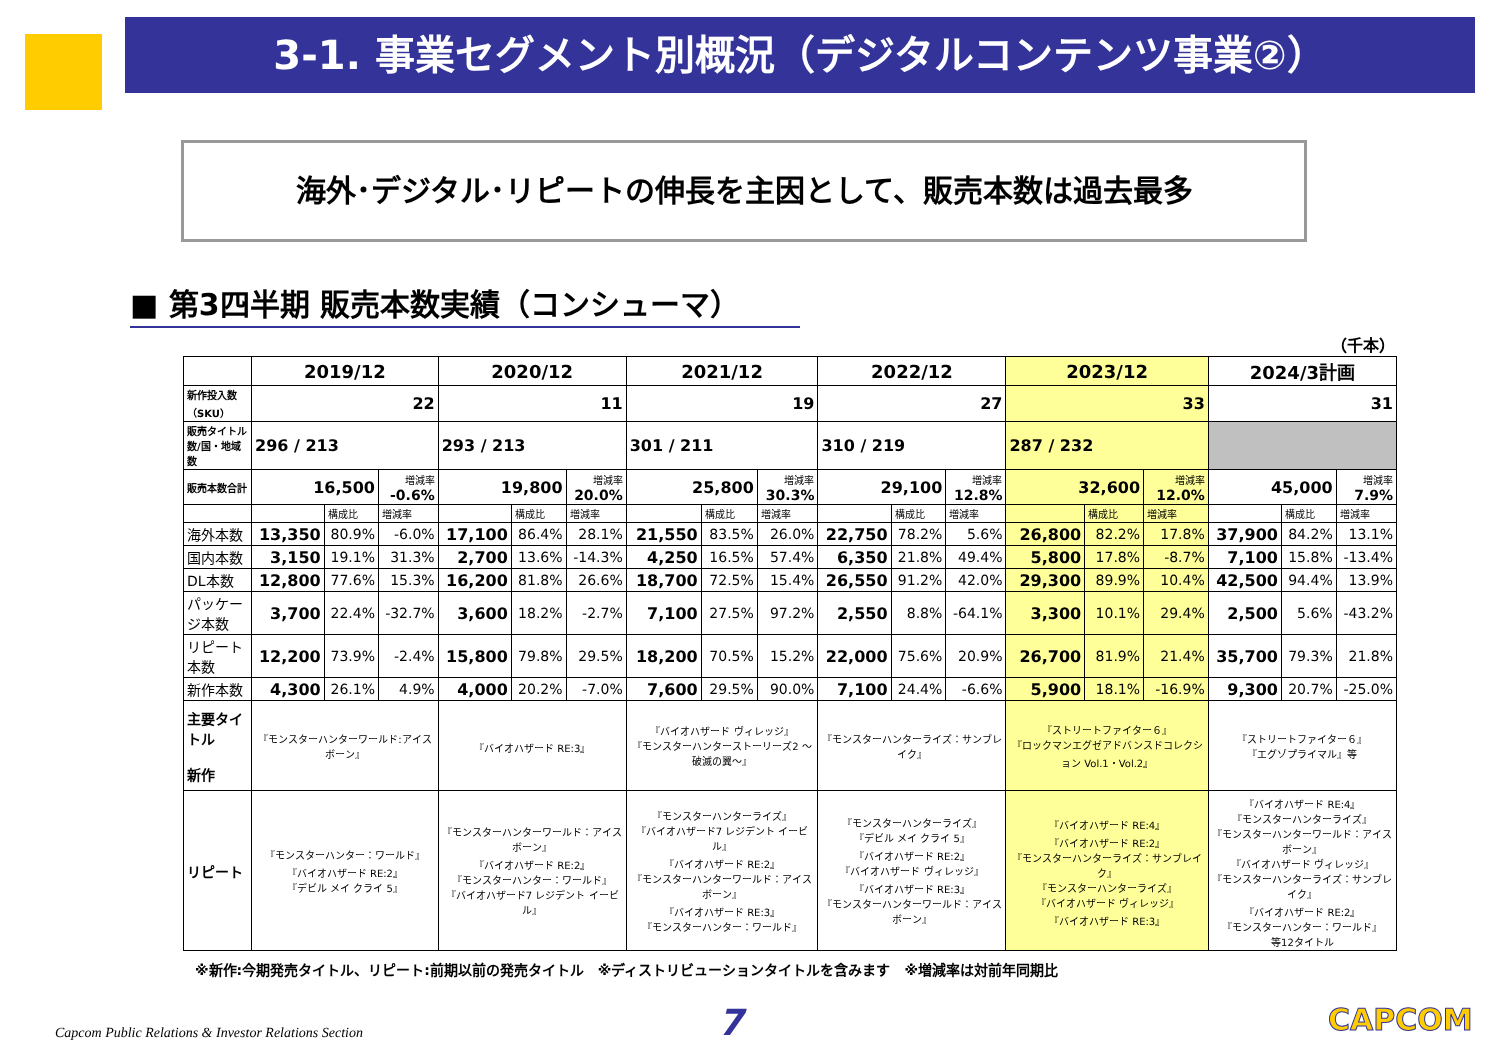3-1. 事業セグメント別概況（デジタルコンテンツ事業②）
海外･デジタル･リピートの伸長を主因として、販売本数は過去最多
■ 第3四半期 販売本数実績（コンシューマ）
（千本）
| | 2019/12 | | | 2020/12 | | | 2021/12 | | | 2022/12 | | | 2023/12 | | | 2024/3計画 | | |
| --- | --- | --- | --- | --- | --- | --- | --- | --- | --- | --- | --- | --- | --- | --- | --- | --- | --- | --- |
| 新作投入数（SKU） | 22 | | | 11 | | | 19 | | | 27 | | | 33 | | | 31 | | |
| 販売タイトル数/国・地域数 | 296 / 213 | | | 293 / 213 | | | 301 / 211 | | | 310 / 219 | | | 287 / 232 | | | | | |
| 販売本数合計 | 16,500 | | 増減率 -0.6% | 19,800 | | 増減率 20.0% | 25,800 | | 増減率 30.3% | 29,100 | | 増減率 12.8% | 32,600 | | 増減率 12.0% | 45,000 | | 増減率 7.9% |
| | | 構成比 | 増減率 | | 構成比 | 増減率 | | 構成比 | 増減率 | | 構成比 | 増減率 | | 構成比 | 増減率 | | 構成比 | 増減率 |
| 海外本数 | 13,350 | 80.9% | -6.0% | 17,100 | 86.4% | 28.1% | 21,550 | 83.5% | 26.0% | 22,750 | 78.2% | 5.6% | 26,800 | 82.2% | 17.8% | 37,900 | 84.2% | 13.1% |
| 国内本数 | 3,150 | 19.1% | 31.3% | 2,700 | 13.6% | -14.3% | 4,250 | 16.5% | 57.4% | 6,350 | 21.8% | 49.4% | 5,800 | 17.8% | -8.7% | 7,100 | 15.8% | -13.4% |
| DL本数 | 12,800 | 77.6% | 15.3% | 16,200 | 81.8% | 26.6% | 18,700 | 72.5% | 15.4% | 26,550 | 91.2% | 42.0% | 29,300 | 89.9% | 10.4% | 42,500 | 94.4% | 13.9% |
| パッケージ本数 | 3,700 | 22.4% | -32.7% | 3,600 | 18.2% | -2.7% | 7,100 | 27.5% | 97.2% | 2,550 | 8.8% | -64.1% | 3,300 | 10.1% | 29.4% | 2,500 | 5.6% | -43.2% |
| リピート本数 | 12,200 | 73.9% | -2.4% | 15,800 | 79.8% | 29.5% | 18,200 | 70.5% | 15.2% | 22,000 | 75.6% | 20.9% | 26,700 | 81.9% | 21.4% | 35,700 | 79.3% | 21.8% |
| 新作本数 | 4,300 | 26.1% | 4.9% | 4,000 | 20.2% | -7.0% | 7,600 | 29.5% | 90.0% | 7,100 | 24.4% | -6.6% | 5,900 | 18.1% | -16.9% | 9,300 | 20.7% | -25.0% |
| 主要タイトル 新作 | 『モンスターハンターワールド:アイスボーン』 | | | 『バイオハザード RE:3』 | | | 『バイオハザード ヴィレッジ』 『モンスターハンターストーリーズ2 ～破滅の翼～』 | | | 『モンスターハンターライズ：サンブレイク』 | | | 『ストリートファイター６』 『ロックマンエグゼアドバンスドコレクション Vol.1・Vol.2』 | | | 『ストリートファイター６』 『エグゾプライマル』等 | | |
| リピート | 『モンスターハンター：ワールド』 『バイオハザード RE:2』 『デビル メイ クライ 5』 | | | 『モンスターハンターワールド：アイスボーン』 『バイオハザード RE:2』 『モンスターハンター：ワールド』 『バイオハザード7 レジデント イービル』 | | | 『モンスターハンターライズ』 『バイオハザード7 レジデント イービル』 『バイオハザード RE:2』 『モンスターハンターワールド：アイスボーン』 『バイオハザード RE:3』 『モンスターハンター：ワールド』 | | | 『モンスターハンターライズ』 『デビル メイ クライ 5』 『バイオハザード RE:2』 『バイオハザード ヴィレッジ』 『バイオハザード RE:3』 『モンスターハンターワールド：アイスボーン』 | | | 『バイオハザード RE:4』 『バイオハザード RE:2』 『モンスターハンターライズ：サンブレイク』 『モンスターハンターライズ』 『バイオハザード ヴィレッジ』 『バイオハザード RE:3』 | | | 『バイオハザード RE:4』 『モンスターハンターライズ』 『モンスターハンターワールド：アイスボーン』 『バイオハザード ヴィレッジ』 『モンスターハンターライズ：サンブレイク』 『バイオハザード RE:2』 『モンスターハンター：ワールド』 等12タイトル | | |
※新作:今期発売タイトル、リピート:前期以前の発売タイトル　※ディストリビューションタイトルを含みます　※増減率は対前年同期比
Capcom Public Relations & Investor Relations Section
7 CAPCOM